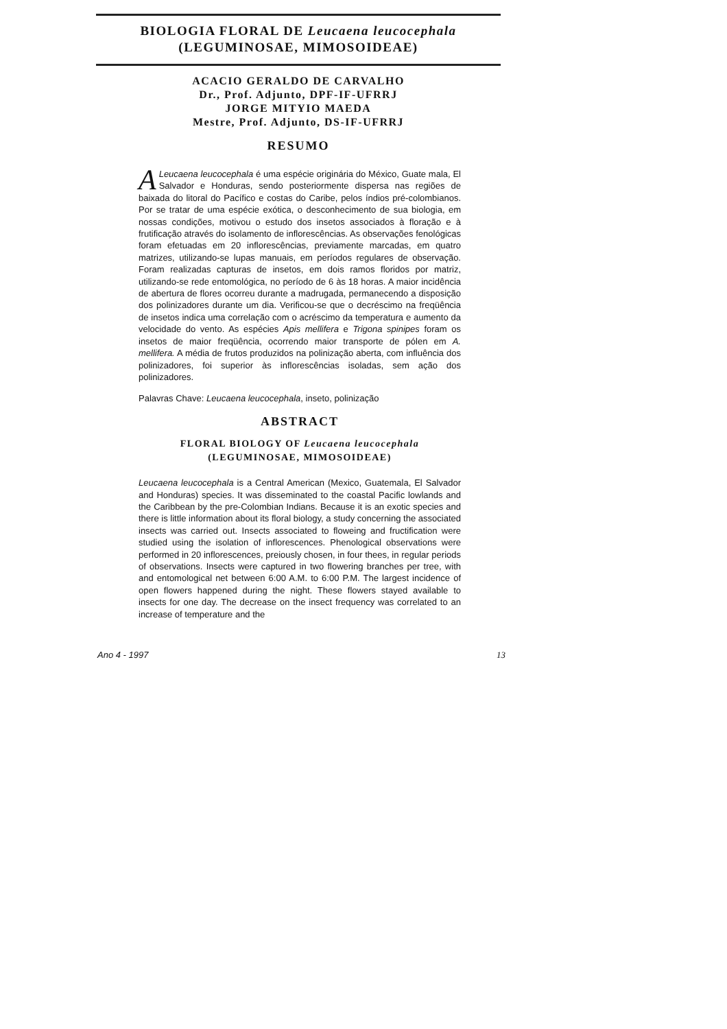BIOLOGIA FLORAL DE Leucaena leucocephala
(LEGUMINOSAE, MIMOSOIDEAE)
ACACIO GERALDO DE CARVALHO
Dr., Prof. Adjunto, DPF-IF-UFRRJ
JORGE MITYIO MAEDA
Mestre, Prof. Adjunto, DS-IF-UFRRJ
RESUMO
ALeucaena leucocephala é uma espécie originária do México, Guate mala, El Salvador e Honduras, sendo posteriormente dispersa nas regiões de baixada do litoral do Pacífico e costas do Caribe, pelos índios pré-colombianos. Por se tratar de uma espécie exótica, o desconhecimento de sua biologia, em nossas condições, motivou o estudo dos insetos associados à floração e à frutificação através do isolamento de inflorescências. As observações fenológicas foram efetuadas em 20 inflorescências, previamente marcadas, em quatro matrizes, utilizando-se lupas manuais, em períodos regulares de observação. Foram realizadas capturas de insetos, em dois ramos floridos por matriz, utilizando-se rede entomológica, no período de 6 às 18 horas. A maior incidência de abertura de flores ocorreu durante a madrugada, permanecendo a disposição dos polinizadores durante um dia. Verificou-se que o decréscimo na freqüência de insetos indica uma correlação com o acréscimo da temperatura e aumento da velocidade do vento. As espécies Apis mellifera e Trigona spinipes foram os insetos de maior freqüência, ocorrendo maior transporte de pólen em A. mellifera. A média de frutos produzidos na polinização aberta, com influência dos polinizadores, foi superior às inflorescências isoladas, sem ação dos polinizadores.
Palavras Chave: Leucaena leucocephala, inseto, polinização
ABSTRACT
FLORAL BIOLOGY OF Leucaena leucocephala
(LEGUMINOSAE, MIMOSOIDEAE)
Leucaena leucocephala is a Central American (Mexico, Guatemala, El Salvador and Honduras) species. It was disseminated to the coastal Pacific lowlands and the Caribbean by the pre-Colombian Indians. Because it is an exotic species and there is little information about its floral biology, a study concerning the associated insects was carried out. Insects associated to floweing and fructification were studied using the isolation of inflorescences. Phenological observations were performed in 20 inflorescences, preiously chosen, in four thees, in regular periods of observations. Insects were captured in two flowering branches per tree, with and entomological net between 6:00 A.M. to 6:00 P.M. The largest incidence of open flowers happened during the night. These flowers stayed available to insects for one day. The decrease on the insect frequency was correlated to an increase of temperature and the
Ano 4 - 1997 13